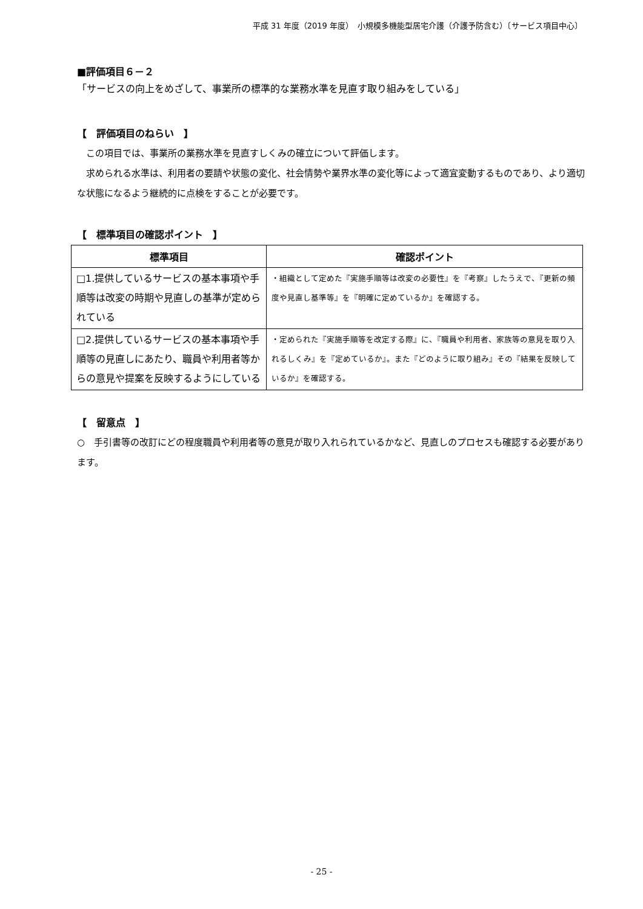平成 31 年度（2019 年度）　小規模多機能型居宅介護（介護予防含む）〔サービス項目中心〕
■評価項目６－２
「サービスの向上をめざして、事業所の標準的な業務水準を見直す取り組みをしている」
【　評価項目のねらい　】
　この項目では、事業所の業務水準を見直すしくみの確立について評価します。
　求められる水準は、利用者の要請や状態の変化、社会情勢や業界水準の変化等によって適宜変動するものであり、より適切な状態になるよう継続的に点検をすることが必要です。
【　標準項目の確認ポイント　】
| 標準項目 | 確認ポイント |
| --- | --- |
| □1.提供しているサービスの基本事項や手順等は改変の時期や見直しの基準が定められている | ・組織として定めた『実施手順等は改変の必要性』を『考察』したうえで、『更新の頻度や見直し基準等』を『明確に定めているか』を確認する。 |
| □2.提供しているサービスの基本事項や手順等の見直しにあたり、職員や利用者等からの意見や提案を反映するようにしている | ・定められた『実施手順等を改定する際』に、『職員や利用者、家族等の意見を取り入れるしくみ』を『定めているか』。また『どのように取り組み』その『結果を反映しているか』を確認する。 |
【　留意点　】
○　手引書等の改訂にどの程度職員や利用者等の意見が取り入れられているかなど、見直しのプロセスも確認する必要があります。
- 25 -